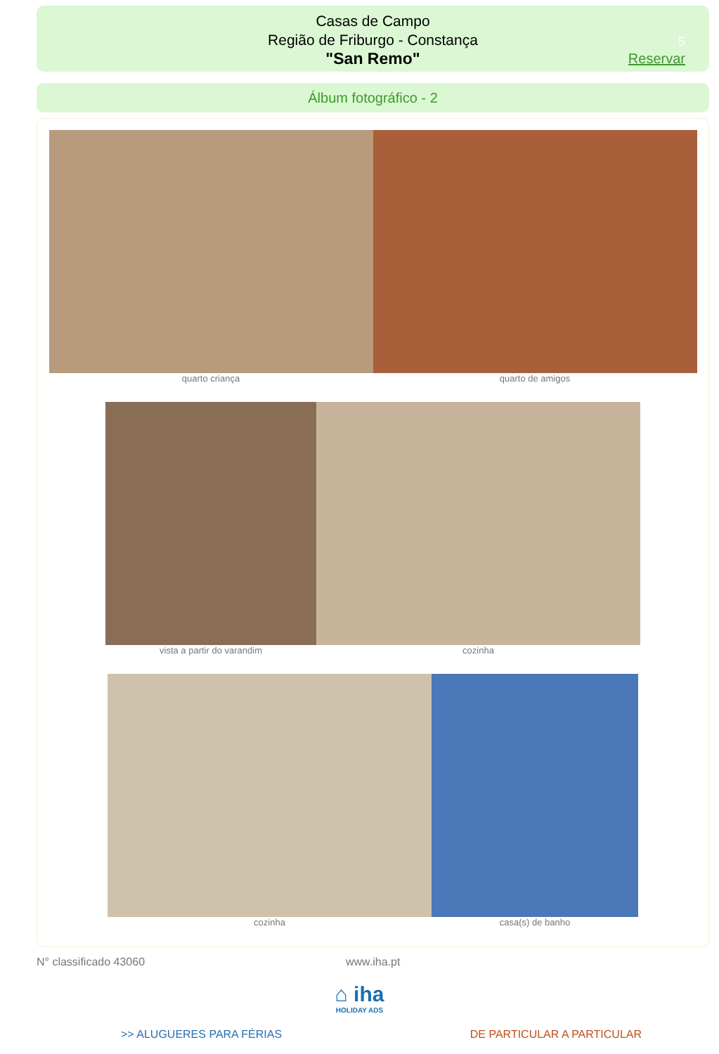Casas de Campo
Região de Friburgo - Constança
"San Remo"
5
Reservar
Álbum fotográfico - 2
quarto criança quarto de amigos
vista a partir do varandim cozinha
cozinha casa(s) de banho
N° classificado 43060 www.iha.pt
⌂ iha
HOLIDAY ADS
>> ALUGUERES PARA FÉRIAS DE PARTICULAR A PARTICULAR